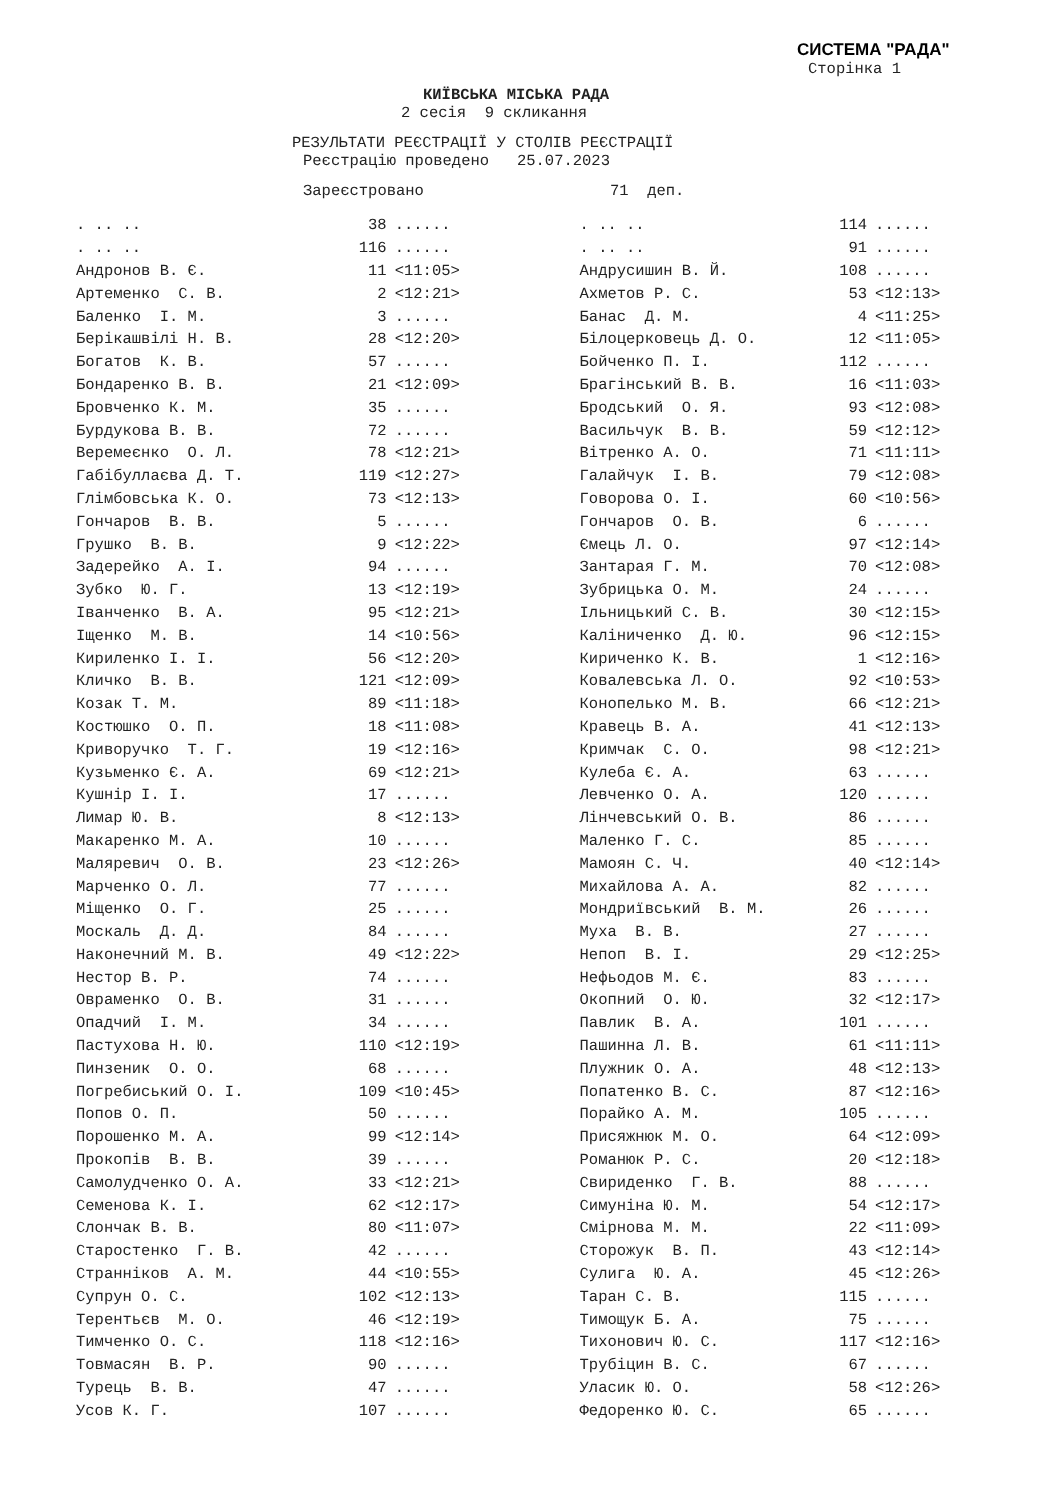СИСТЕМА "РАДА"
Сторінка 1
КИЇВСЬКА МІСЬКА РАДА
2 сесія 9 скликання
РЕЗУЛЬТАТИ РЕЄСТРАЦІЇ У СТОЛІВ РЕЄСТРАЦІЇ
Реєстрацію проведено 25.07.2023
Зареєстровано 71 деп.
| . .. .. | | 38 | ...... | . .. .. | | 114 | ...... |
| . .. .. | | 116 | ...... | . .. .. | | 91 | ...... |
| Андронов В. Є. | | 11 | <11:05> | Андрусишин В. Й. | | 108 | ...... |
| Артеменко С. В. | | 2 | <12:21> | Ахметов Р. С. | | 53 | <12:13> |
| Баленко І. М. | | 3 | ...... | Банас Д. М. | | 4 | <11:25> |
| Берікашвілі Н. В. | | 28 | <12:20> | Білоцерковець Д. О. | | 12 | <11:05> |
| Богатов К. В. | | 57 | ...... | Бойченко П. І. | | 112 | ...... |
| Бондаренко В. В. | | 21 | <12:09> | Брагінський В. В. | | 16 | <11:03> |
| Бровченко К. М. | | 35 | ...... | Бродський О. Я. | | 93 | <12:08> |
| Бурдукова В. В. | | 72 | ...... | Васильчук В. В. | | 59 | <12:12> |
| Веремеєнко О. Л. | | 78 | <12:21> | Вітренко А. О. | | 71 | <11:11> |
| Габібуллаєва Д. Т. | | 119 | <12:27> | Галайчук І. В. | | 79 | <12:08> |
| Глімбовська К. О. | | 73 | <12:13> | Говорова О. І. | | 60 | <10:56> |
| Гончаров В. В. | | 5 | ...... | Гончаров О. В. | | 6 | ...... |
| Грушко В. В. | | 9 | <12:22> | Ємець Л. О. | | 97 | <12:14> |
| Задерейко А. І. | | 94 | ...... | Зантарая Г. М. | | 70 | <12:08> |
| Зубко Ю. Г. | | 13 | <12:19> | Зубрицька О. М. | | 24 | ...... |
| Іванченко В. А. | | 95 | <12:21> | Ільницький С. В. | | 30 | <12:15> |
| Іщенко М. В. | | 14 | <10:56> | Каліниченко Д. Ю. | | 96 | <12:15> |
| Кириленко І. І. | | 56 | <12:20> | Кириченко К. В. | | 1 | <12:16> |
| Кличко В. В. | | 121 | <12:09> | Ковалевська Л. О. | | 92 | <10:53> |
| Козак Т. М. | | 89 | <11:18> | Конопелько М. В. | | 66 | <12:21> |
| Костюшко О. П. | | 18 | <11:08> | Кравець В. А. | | 41 | <12:13> |
| Криворучко Т. Г. | | 19 | <12:16> | Кримчак С. О. | | 98 | <12:21> |
| Кузьменко Є. А. | | 69 | <12:21> | Кулеба Є. А. | | 63 | ...... |
| Кушнір І. І. | | 17 | ...... | Левченко О. А. | | 120 | ...... |
| Лимар Ю. В. | | 8 | <12:13> | Лінчевський О. В. | | 86 | ...... |
| Макаренко М. А. | | 10 | ...... | Маленко Г. С. | | 85 | ...... |
| Маляревич О. В. | | 23 | <12:26> | Мамоян С. Ч. | | 40 | <12:14> |
| Марченко О. Л. | | 77 | ...... | Михайлова А. А. | | 82 | ...... |
| Міщенко О. Г. | | 25 | ...... | Мондриївський В. М. | | 26 | ...... |
| Москаль Д. Д. | | 84 | ...... | Муха В. В. | | 27 | ...... |
| Наконечний М. В. | | 49 | <12:22> | Непоп В. І. | | 29 | <12:25> |
| Нестор В. Р. | | 74 | ...... | Нефьодов М. Є. | | 83 | ...... |
| Овраменко О. В. | | 31 | ...... | Окопний О. Ю. | | 32 | <12:17> |
| Опадчий І. М. | | 34 | ...... | Павлик В. А. | | 101 | ...... |
| Пастухова Н. Ю. | | 110 | <12:19> | Пашинна Л. В. | | 61 | <11:11> |
| Пинзеник О. О. | | 68 | ...... | Плужник О. А. | | 48 | <12:13> |
| Погребиський О. І. | | 109 | <10:45> | Попатенко В. С. | | 87 | <12:16> |
| Попов О. П. | | 50 | ...... | Порайко А. М. | | 105 | ...... |
| Порошенко М. А. | | 99 | <12:14> | Присяжнюк М. О. | | 64 | <12:09> |
| Прокопів В. В. | | 39 | ...... | Романюк Р. С. | | 20 | <12:18> |
| Самолудченко О. А. | | 33 | <12:21> | Свириденко Г. В. | | 88 | ...... |
| Семенова К. І. | | 62 | <12:17> | Симуніна Ю. М. | | 54 | <12:17> |
| Слончак В. В. | | 80 | <11:07> | Смірнова М. М. | | 22 | <11:09> |
| Старостенко Г. В. | | 42 | ...... | Сторожук В. П. | | 43 | <12:14> |
| Странніков А. М. | | 44 | <10:55> | Сулига Ю. А. | | 45 | <12:26> |
| Супрун О. С. | | 102 | <12:13> | Таран С. В. | | 115 | ...... |
| Терентьєв М. О. | | 46 | <12:19> | Тимощук Б. А. | | 75 | ...... |
| Тимченко О. С. | | 118 | <12:16> | Тихонович Ю. С. | | 117 | <12:16> |
| Товмасян В. Р. | | 90 | ...... | Трубіцин В. С. | | 67 | ...... |
| Турець В. В. | | 47 | ...... | Уласик Ю. О. | | 58 | <12:26> |
| Усов К. Г. | | 107 | ...... | Федоренко Ю. С. | | 65 | ...... |